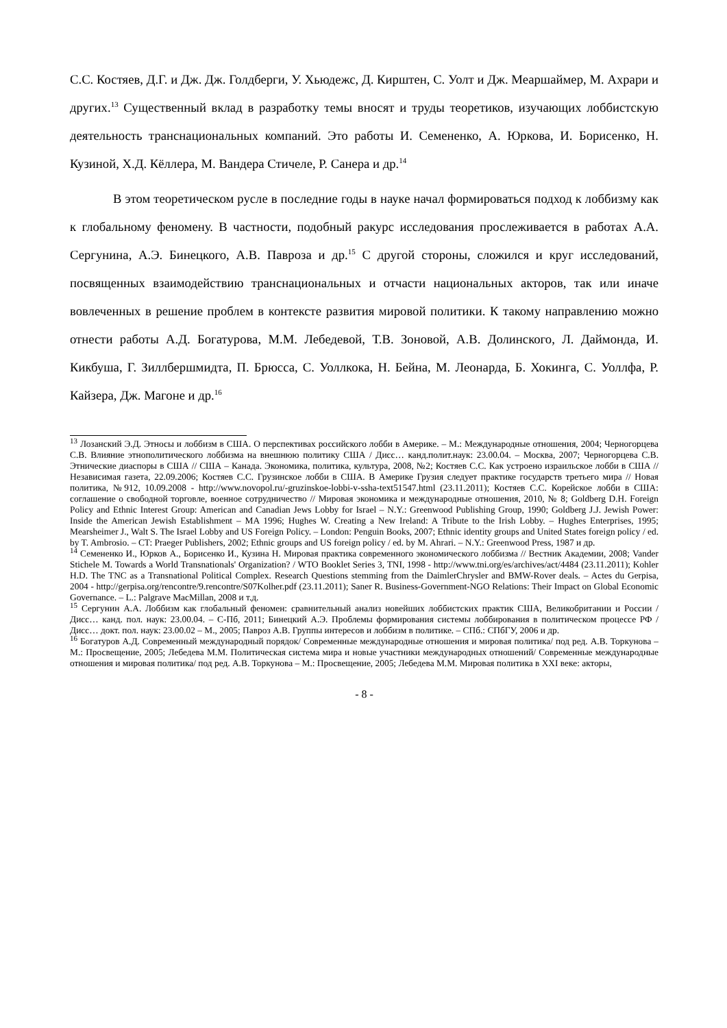С.С. Костяев, Д.Г. и Дж. Дж. Голдберги, У. Хьюдежс, Д. Кирштен, С. Уолт и Дж. Меаршаймер, М. Ахрари и других.<sup>13</sup> Существенный вклад в разработку темы вносят и труды теоретиков, изучающих лоббистскую деятельность транснациональных компаний. Это работы И. Семененко, А. Юркова, И. Борисенко, Н. Кузиной, Х.Д. Кёллера, М. Вандера Стичеле, Р. Санера и др.<sup>14</sup>
В этом теоретическом русле в последние годы в науке начал формироваться подход к лоббизму как к глобальному феномену. В частности, подобный ракурс исследования прослеживается в работах А.А. Сергунина, А.Э. Бинецкого, А.В. Павроза и др.<sup>15</sup> С другой стороны, сложился и круг исследований, посвященных взаимодействию транснациональных и отчасти национальных акторов, так или иначе вовлеченных в решение проблем в контексте развития мировой политики. К такому направлению можно отнести работы А.Д. Богатурова, М.М. Лебедевой, Т.В. Зоновой, А.В. Долинского, Л. Даймонда, И. Кикбуша, Г. Зиллбершмидта, П. Брюсса, С. Уоллкока, Н. Бейна, М. Леонарда, Б. Хокинга, С. Уоллфа, Р. Кайзера, Дж. Магоне и др.<sup>16</sup>
<sup>13</sup> Лозанский Э.Д. Этносы и лоббизм в США. О перспективах российского лобби в Америке. – М.: Международные отношения, 2004; Черногорцева С.В. Влияние этнополитического лоббизма на внешнюю политику США / Дисс… канд.полит.наук: 23.00.04. – Москва, 2007; Черногорцева С.В. Этнические диаспоры в США // США – Канада. Экономика, политика, культура, 2008, №2; Костяев С.С. Как устроено израильское лобби в США // Независимая газета, 22.09.2006; Костяев С.С. Грузинское лобби в США. В Америке Грузия следует практике государств третьего мира // Новая политика, №912, 10.09.2008 - http://www.novopol.ru/-gruzinskoe-lobbi-v-ssha-text51547.html (23.11.2011); Костяев С.С. Корейское лобби в США: соглашение о свободной торговле, военное сотрудничество // Мировая экономика и международные отношения, 2010, № 8; Goldberg D.H. Foreign Policy and Ethnic Interest Group: American and Canadian Jews Lobby for Israel – N.Y.: Greenwood Publishing Group, 1990; Goldberg J.J. Jewish Power: Inside the American Jewish Establishment – MA 1996; Hughes W. Creating a New Ireland: A Tribute to the Irish Lobby. – Hughes Enterprises, 1995; Mearsheimer J., Walt S. The Israel Lobby and US Foreign Policy. – London: Penguin Books, 2007; Ethnic identity groups and United States foreign policy / ed. by T. Ambrosio. – CT: Praeger Publishers, 2002; Ethnic groups and US foreign policy / ed. by M. Ahrari. – N.Y.: Greenwood Press, 1987 и др.
<sup>14</sup> Семененко И., Юрков А., Борисенко И., Кузина Н. Мировая практика современного экономического лоббизма // Вестник Академии, 2008; Vander Stichele M. Towards a World Transnationals' Organization? / WTO Booklet Series 3, TNI, 1998 - http://www.tni.org/es/archives/act/4484 (23.11.2011); Kohler H.D. The TNC as a Transnational Political Complex. Research Questions stemming from the DaimlerChrysler and BMW-Rover deals. – Actes du Gerpisa, 2004 - http://gerpisa.org/rencontre/9.rencontre/S07Kolher.pdf (23.11.2011); Saner R. Business-Government-NGO Relations: Their Impact on Global Economic Governance. – L.: Palgrave MacMillan, 2008 и т.д.
<sup>15</sup> Сергунин А.А. Лоббизм как глобальный феномен: сравнительный анализ новейших лоббистских практик США, Великобритании и России / Дисс… канд. пол. наук: 23.00.04. – С-Пб, 2011; Бинецкий А.Э. Проблемы формирования системы лоббирования в политическом процессе РФ / Дисс… докт. пол. наук: 23.00.02 – М., 2005; Павроз А.В. Группы интересов и лоббизм в политике. – СПб.: СПбГУ, 2006 и др.
<sup>16</sup> Богатуров А.Д. Современный международный порядок/ Современные международные отношения и мировая политика/ под ред. А.В. Торкунова – М.: Просвещение, 2005; Лебедева М.М. Политическая система мира и новые участники международных отношений/ Современные международные отношения и мировая политика/ под ред. А.В. Торкунова – М.: Просвещение, 2005; Лебедева М.М. Мировая политика в XXI веке: акторы,
- 8 -